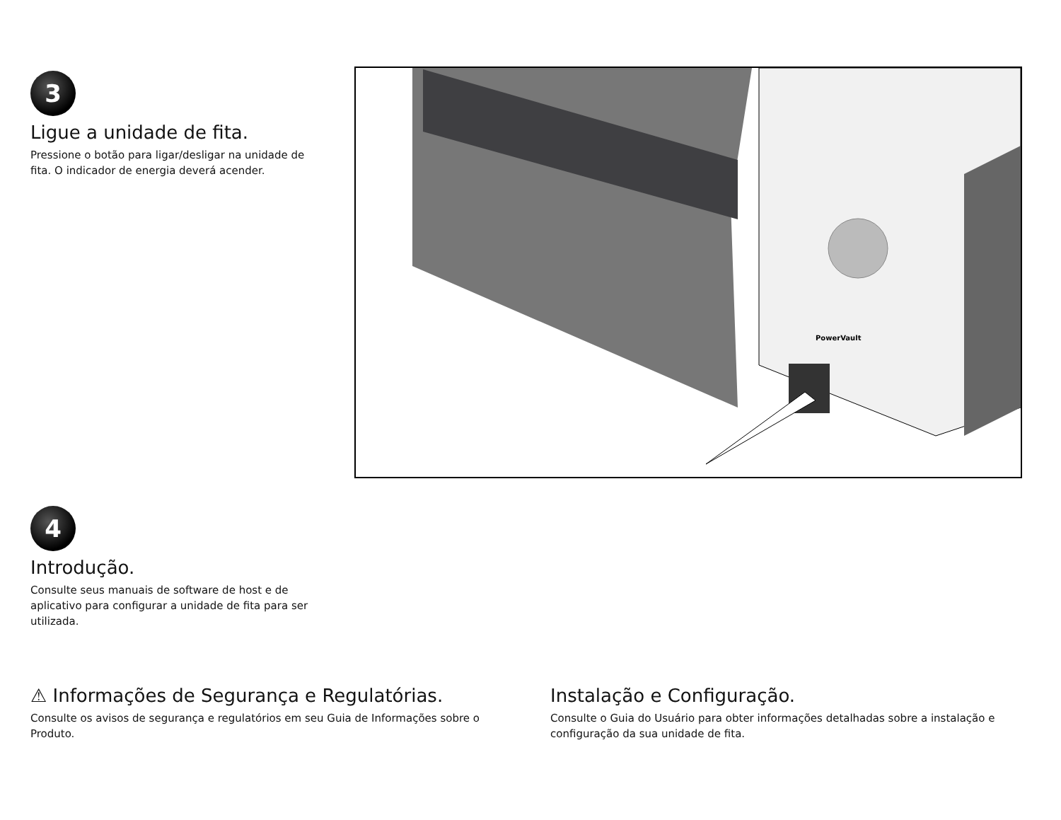3
Ligue a unidade de fita.
Pressione o botão para ligar/desligar na unidade de fita. O indicador de energia deverá acender.
PowerVault
4
Introdução.
Consulte seus manuais de software de host e de aplicativo para configurar a unidade de fita para ser utilizada.
⚠ Informações de Segurança e Regulatórias.
Consulte os avisos de segurança e regulatórios em seu Guia de Informações sobre o Produto.
Instalação e Configuração.
Consulte o Guia do Usuário para obter informações detalhadas sobre a instalação e configuração da sua unidade de fita.